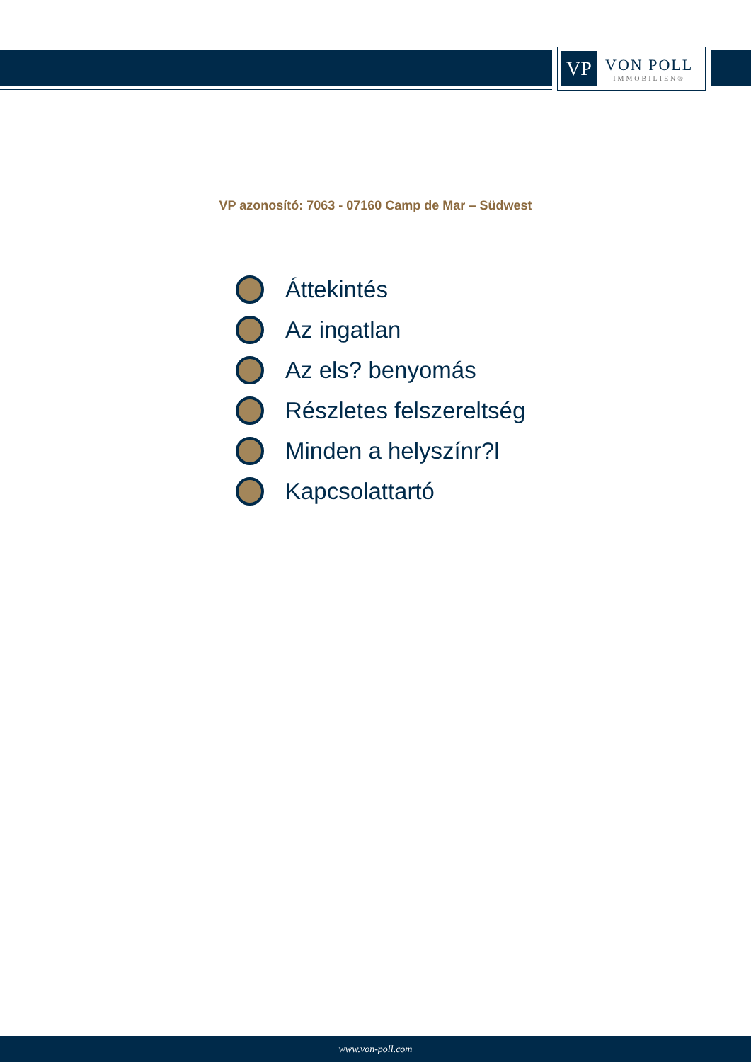VP
VON POLL
IMMOBILIEN®
VP azonosító: 7063 - 07160 Camp de Mar – Südwest
Áttekintés
Az ingatlan
Az els? benyomás
Részletes felszereltség
Minden a helyszínr?l
Kapcsolattartó
www.von-poll.com